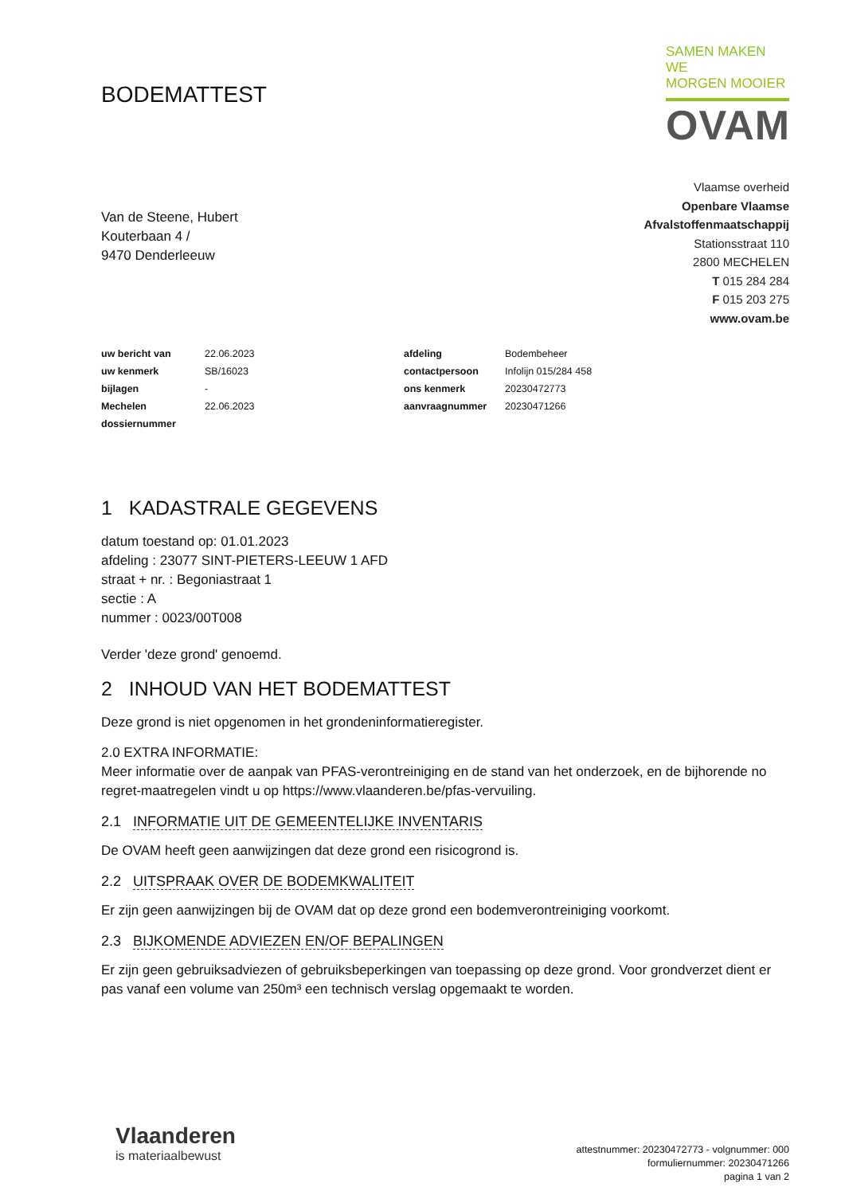BODEMATTEST
SAMEN MAKEN WE
MORGEN MOOIER
OVAM
Van de Steene, Hubert
Kouterbaan 4 /
9470 Denderleeuw
Vlaamse overheid
Openbare Vlaamse
Afvalstoffenmaatschappij
Stationsstraat 110
2800 MECHELEN
T 015 284 284
F 015 203 275
www.ovam.be
| uw bericht van | 22.06.2023 | afdeling | Bodembeheer |
| uw kenmerk | SB/16023 | contactpersoon | Infolijn 015/284 458 |
| bijlagen | - | ons kenmerk | 20230472773 |
| Mechelen | 22.06.2023 | aanvraagnummer | 20230471266 |
| dossiernummer | | | |
1 KADASTRALE GEGEVENS
datum toestand op: 01.01.2023
afdeling : 23077 SINT-PIETERS-LEEUW 1 AFD
straat + nr. : Begoniastraat 1
sectie : A
nummer : 0023/00T008
Verder 'deze grond' genoemd.
2 INHOUD VAN HET BODEMATTEST
Deze grond is niet opgenomen in het grondeninformatieregister.
2.0 EXTRA INFORMATIE:
Meer informatie over de aanpak van PFAS-verontreiniging en de stand van het onderzoek, en de bijhorende no regret-maatregelen vindt u op https://www.vlaanderen.be/pfas-vervuiling.
2.1 INFORMATIE UIT DE GEMEENTELIJKE INVENTARIS
De OVAM heeft geen aanwijzingen dat deze grond een risicogrond is.
2.2 UITSPRAAK OVER DE BODEMKWALITEIT
Er zijn geen aanwijzingen bij de OVAM dat op deze grond een bodemverontreiniging voorkomt.
2.3 BIJKOMENDE ADVIEZEN EN/OF BEPALINGEN
Er zijn geen gebruiksadviezen of gebruiksbeperkingen van toepassing op deze grond. Voor grondverzet dient er pas vanaf een volume van 250m³ een technisch verslag opgemaakt te worden.
Vlaanderen
is materiaalbewust
attestnummer: 20230472773 - volgnummer: 000
formuliernummer: 20230471266
pagina 1 van 2